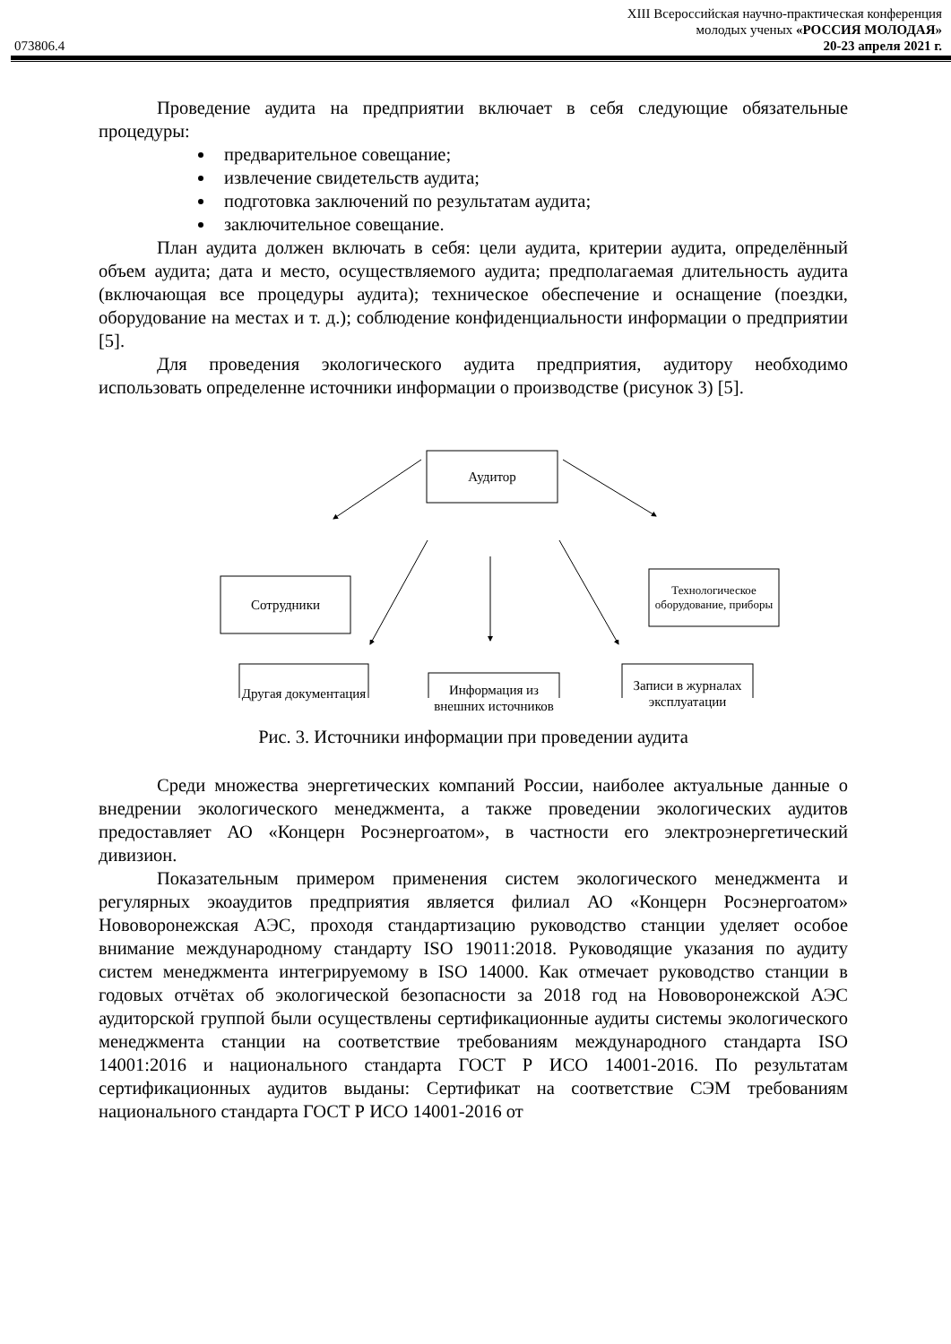XIII Всероссийская научно-практическая конференция
молодых ученых «РОССИЯ МОЛОДАЯ»
073806.4 20-23 апреля 2021 г.
Проведение аудита на предприятии включает в себя следующие обязательные процедуры:
предварительное совещание;
извлечение свидетельств аудита;
подготовка заключений по результатам аудита;
заключительное совещание.
План аудита должен включать в себя: цели аудита, критерии аудита, определённый объем аудита; дата и место, осуществляемого аудита; предполагаемая длительность аудита (включающая все процедуры аудита); техническое обеспечение и оснащение (поездки, оборудование на местах и т. д.); соблюдение конфиденциальности информации о предприятии [5].
Для проведения экологического аудита предприятия, аудитору необходимо использовать определенне источники информации о производстве (рисунок 3) [5].
Аудитор
Сотрудники
Технологическое оборудование, приборы
Другая документация
Информация из внешних источников
Записи в журналах эксплуатации
Рис. 3. Источники информации при проведении аудита
Среди множества энергетических компаний России, наиболее актуальные данные о внедрении экологического менеджмента, а также проведении экологических аудитов предоставляет АО «Концерн Росэнергоатом», в частности его электроэнергетический дивизион.
Показательным примером применения систем экологического менеджмента и регулярных экоаудитов предприятия является филиал АО «Концерн Росэнергоатом» Нововоронежская АЭС, проходя стандартизацию руководство станции уделяет особое внимание международному стандарту ISO 19011:2018. Руководящие указания по аудиту систем менеджмента интегрируемому в ISO 14000. Как отмечает руководство станции в годовых отчётах об экологической безопасности за 2018 год на Нововоронежской АЭС аудиторской группой были осуществлены сертификационные аудиты системы экологического менеджмента станции на соответствие требованиям международного стандарта ISO 14001:2016 и национального стандарта ГОСТ Р ИСО 14001-2016. По результатам сертификационных аудитов выданы: Сертификат на соответствие СЭМ требованиям национального стандарта ГОСТ Р ИСО 14001-2016 от